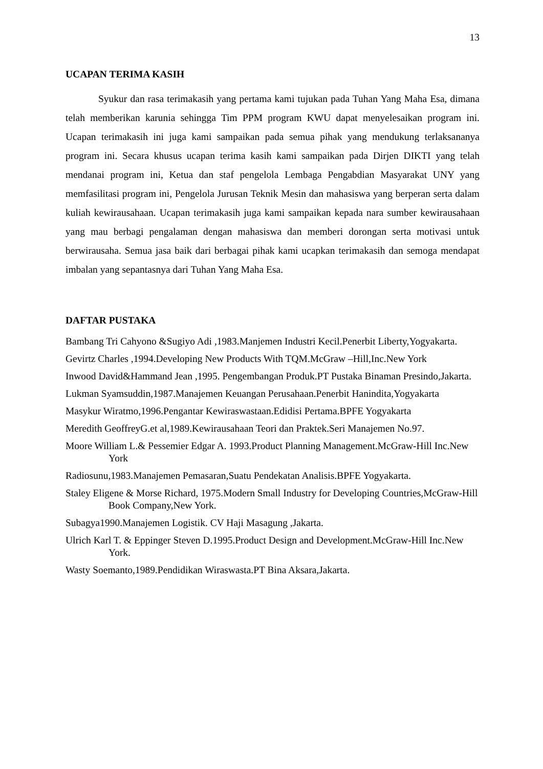13
UCAPAN TERIMA KASIH
Syukur dan rasa terimakasih yang pertama kami tujukan pada Tuhan Yang Maha Esa, dimana telah memberikan karunia sehingga Tim PPM program KWU dapat menyelesaikan program ini. Ucapan terimakasih ini juga kami sampaikan pada semua pihak yang mendukung terlaksananya program ini. Secara khusus ucapan terima kasih kami sampaikan pada Dirjen DIKTI yang telah mendanai program ini, Ketua dan staf pengelola Lembaga Pengabdian Masyarakat UNY yang memfasilitasi program ini, Pengelola Jurusan Teknik Mesin dan mahasiswa yang berperan serta dalam kuliah kewirausahaan. Ucapan terimakasih juga kami sampaikan kepada nara sumber kewirausahaan yang mau berbagi pengalaman dengan mahasiswa dan memberi dorongan serta motivasi untuk berwirausaha. Semua jasa baik dari berbagai pihak kami ucapkan terimakasih dan semoga mendapat imbalan yang sepantasnya dari Tuhan Yang Maha Esa.
DAFTAR PUSTAKA
Bambang Tri Cahyono &Sugiyo Adi ,1983.Manjemen Industri Kecil.Penerbit Liberty,Yogyakarta.
Gevirtz Charles ,1994.Developing New Products With TQM.McGraw –Hill,Inc.New York
Inwood David&Hammand Jean ,1995. Pengembangan Produk.PT Pustaka Binaman Presindo,Jakarta.
Lukman Syamsuddin,1987.Manajemen Keuangan Perusahaan.Penerbit Hanindita,Yogyakarta
Masykur Wiratmo,1996.Pengantar Kewiraswastaan.Edidisi Pertama.BPFE Yogyakarta
Meredith GeoffreyG.et al,1989.Kewirausahaan Teori dan Praktek.Seri Manajemen No.97.
Moore William L.& Pessemier Edgar A. 1993.Product Planning Management.McGraw-Hill Inc.New York
Radiosunu,1983.Manajemen Pemasaran,Suatu Pendekatan Analisis.BPFE Yogyakarta.
Staley Eligene & Morse Richard, 1975.Modern Small Industry for Developing Countries,McGraw-Hill Book Company,New York.
Subagya1990.Manajemen Logistik. CV Haji Masagung ,Jakarta.
Ulrich Karl T. & Eppinger Steven D.1995.Product Design and Development.McGraw-Hill Inc.New York.
Wasty Soemanto,1989.Pendidikan Wiraswasta.PT Bina Aksara,Jakarta.